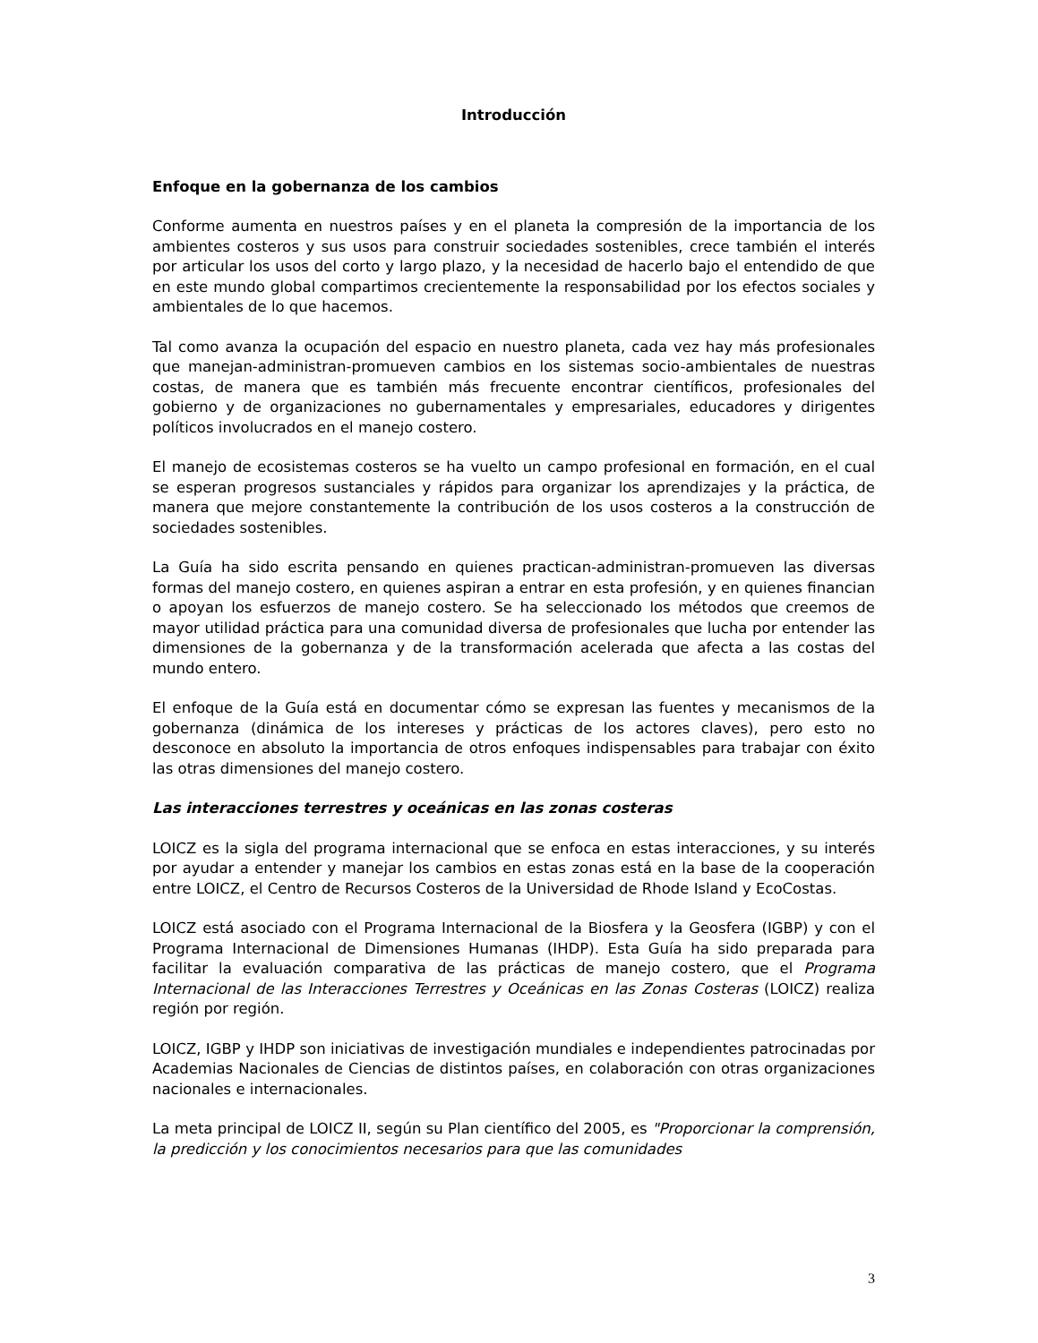Introducción
Enfoque en la gobernanza de los cambios
Conforme aumenta en nuestros países y en el planeta la compresión de la importancia de los ambientes costeros y sus usos para construir sociedades sostenibles, crece también el interés por articular los usos del corto y largo plazo, y la necesidad de hacerlo bajo el entendido de que en este mundo global compartimos crecientemente la responsabilidad por los efectos sociales y ambientales de lo que hacemos.
Tal como avanza la ocupación del espacio en nuestro planeta, cada vez hay más profesionales que manejan-administran-promueven cambios en los sistemas socio-ambientales de nuestras costas, de manera que es también más frecuente encontrar científicos, profesionales del gobierno y de organizaciones no gubernamentales y empresariales, educadores y dirigentes políticos involucrados en el manejo costero.
El manejo de ecosistemas costeros se ha vuelto un campo profesional en formación, en el cual se esperan progresos sustanciales y rápidos para organizar los aprendizajes y la práctica, de manera que mejore constantemente la contribución de los usos costeros a la construcción de sociedades sostenibles.
La Guía ha sido escrita pensando en quienes practican-administran-promueven las diversas formas del manejo costero, en quienes aspiran a entrar en esta profesión, y en quienes financian o apoyan los esfuerzos de manejo costero. Se ha seleccionado los métodos que creemos de mayor utilidad práctica para una comunidad diversa de profesionales que lucha por entender las dimensiones de la gobernanza y de la transformación acelerada que afecta a las costas del mundo entero.
El enfoque de la Guía está en documentar cómo se expresan las fuentes y mecanismos de la gobernanza (dinámica de los intereses y prácticas de los actores claves), pero esto no desconoce en absoluto la importancia de otros enfoques indispensables para trabajar con éxito las otras dimensiones del manejo costero.
Las interacciones terrestres y oceánicas en las zonas costeras
LOICZ es la sigla del programa internacional que se enfoca en estas interacciones, y su interés por ayudar a entender y manejar los cambios en estas zonas está en la base de la cooperación entre LOICZ, el Centro de Recursos Costeros de la Universidad de Rhode Island y EcoCostas.
LOICZ está asociado con el Programa Internacional de la Biosfera y la Geosfera (IGBP) y con el Programa Internacional de Dimensiones Humanas (IHDP). Esta Guía ha sido preparada para facilitar la evaluación comparativa de las prácticas de manejo costero, que el Programa Internacional de las Interacciones Terrestres y Oceánicas en las Zonas Costeras (LOICZ) realiza región por región.
LOICZ, IGBP y IHDP son iniciativas de investigación mundiales e independientes patrocinadas por Academias Nacionales de Ciencias de distintos países, en colaboración con otras organizaciones nacionales e internacionales.
La meta principal de LOICZ II, según su Plan científico del 2005, es "Proporcionar la comprensión, la predicción y los conocimientos necesarios para que las comunidades
3